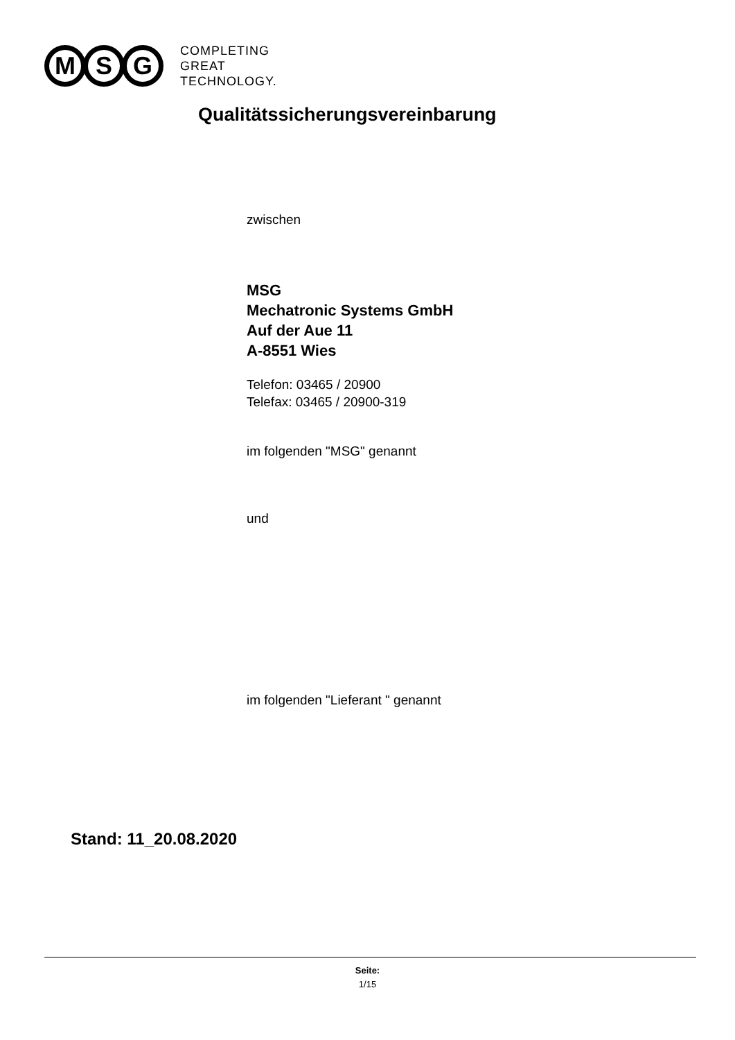M S G
COMPLETING
GREAT
TECHNOLOGY.
Qualitätssicherungsvereinbarung
zwischen
MSG
Mechatronic Systems GmbH
Auf der Aue 11
A-8551 Wies
Telefon: 03465 / 20900
Telefax: 03465 / 20900-319
im folgenden "MSG" genannt
und
im folgenden "Lieferant " genannt
Stand: 11_20.08.2020
Seite:
1/15